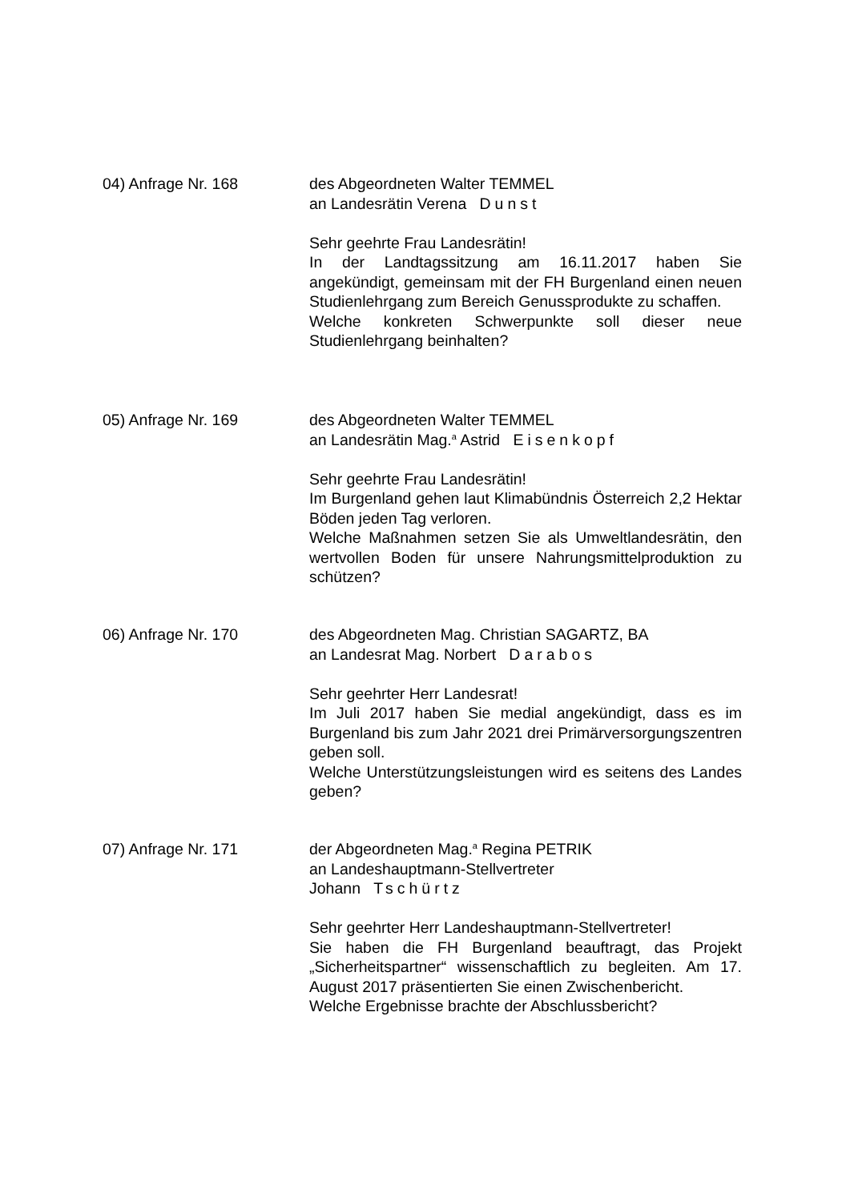04) Anfrage Nr. 168 des Abgeordneten Walter TEMMEL
an Landesrätin Verena Dunst
Sehr geehrte Frau Landesrätin!
In der Landtagssitzung am 16.11.2017 haben Sie angekündigt, gemeinsam mit der FH Burgenland einen neuen Studienlehrgang zum Bereich Genussprodukte zu schaffen.
Welche konkreten Schwerpunkte soll dieser neue Studienlehrgang beinhalten?
05) Anfrage Nr. 169 des Abgeordneten Walter TEMMEL
an Landesrätin Mag.<sup>a</sup> Astrid Eisenkopf
Sehr geehrte Frau Landesrätin!
Im Burgenland gehen laut Klimabündnis Österreich 2,2 Hektar Böden jeden Tag verloren.
Welche Maßnahmen setzen Sie als Umweltlandesrätin, den wertvollen Boden für unsere Nahrungs­mittelproduktion zu schützen?
06) Anfrage Nr. 170 des Abgeordneten Mag. Christian SAGARTZ, BA
an Landesrat Mag. Norbert Darabos
Sehr geehrter Herr Landesrat!
Im Juli 2017 haben Sie medial angekündigt, dass es im Burgenland bis zum Jahr 2021 drei Primärversorgungszentren geben soll.
Welche Unterstützungsleistungen wird es seitens des Landes geben?
07) Anfrage Nr. 171 der Abgeordneten Mag.<sup>a</sup> Regina PETRIK
an Landeshauptmann-Stellvertreter
Johann Tschürtz
Sehr geehrter Herr Landeshauptmann-Stellvertreter!
Sie haben die FH Burgenland beauftragt, das Projekt „Sicherheitspartner“ wissenschaftlich zu begleiten. Am 17. August 2017 präsentierten Sie einen Zwischenbericht.
Welche Ergebnisse brachte der Abschlussbericht?